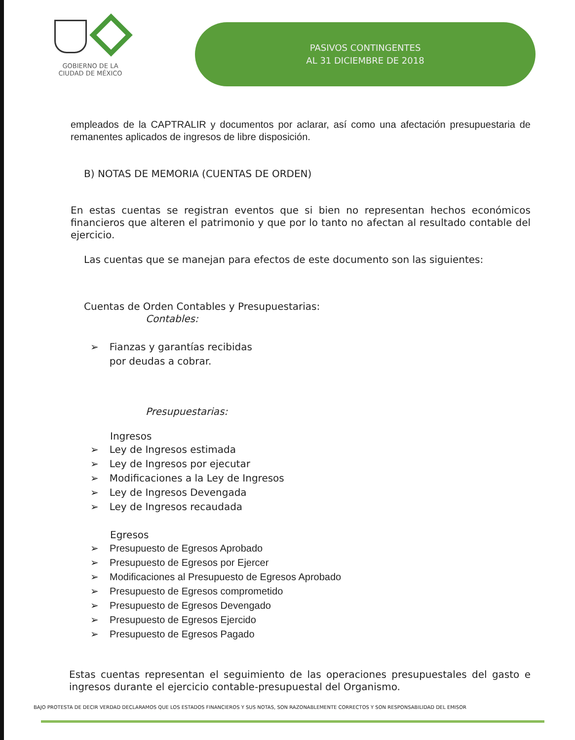GOBIERNO DE LA
CIUDAD DE MÉXICO
PASIVOS CONTINGENTES
AL 31 DICIEMBRE DE 2018
empleados de la CAPTRALIR y documentos por aclarar, así como una afectación presupuestaria de remanentes aplicados de ingresos de libre disposición.
B) NOTAS DE MEMORIA (CUENTAS DE ORDEN)
En estas cuentas se registran eventos que si bien no representan hechos económicos financieros que alteren el patrimonio y que por lo tanto no afectan al resultado contable del ejercicio.
Las cuentas que se manejan para efectos de este documento son las siguientes:
Cuentas de Orden Contables y Presupuestarias:
Contables:
➢ Fianzas y garantías recibidas
➢ por deudas a cobrar.
Presupuestarias:
Ingresos
➢ Ley de Ingresos estimada
➢ Ley de Ingresos por ejecutar
➢ Modificaciones a la Ley de Ingresos
➢ Ley de Ingresos Devengada
➢ Ley de Ingresos recaudada
Egresos
➢ Presupuesto de Egresos Aprobado
➢ Presupuesto de Egresos por Ejercer
➢ Modificaciones al Presupuesto de Egresos Aprobado
➢ Presupuesto de Egresos comprometido
➢ Presupuesto de Egresos Devengado
➢ Presupuesto de Egresos Ejercido
➢ Presupuesto de Egresos Pagado
Estas cuentas representan el seguimiento de las operaciones presupuestales del gasto e ingresos durante el ejercicio contable-presupuestal del Organismo.
BAJO PROTESTA DE DECIR VERDAD DECLARAMOS QUE LOS ESTADOS FINANCIEROS Y SUS NOTAS, SON RAZONABLEMENTE CORRECTOS Y SON RESPONSABILIDAD DEL EMISOR